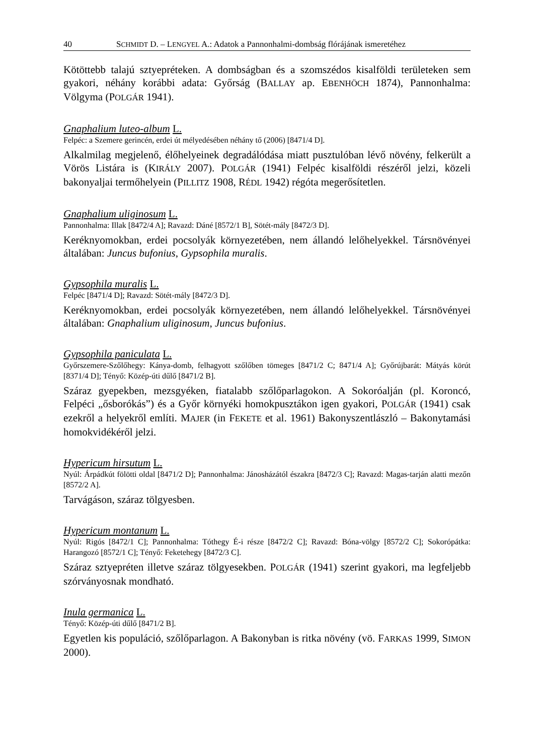40 SCHMIDT D. – LENGYEL A.: Adatok a Pannonhalmi-dombság flórájának ismeretéhez
Kötöttebb talajú sztyepréteken. A dombságban és a szomszédos kisalföldi területeken sem gyakori, néhány korábbi adata: Győrság (BALLAY ap. EBENHÖCH 1874), Pannonhalma: Völgyma (POLGÁR 1941).
Gnaphalium luteo-album L.
Felpéc: a Szemere gerincén, erdei út mélyedésében néhány tő (2006) [8471/4 D].
Alkalmilag megjelenő, élőhelyeinek degradálódása miatt pusztulóban lévő növény, felkerült a Vörös Listára is (KIRÁLY 2007). POLGÁR (1941) Felpéc kisalföldi részéről jelzi, közeli bakonyaljai termőhelyein (PILLITZ 1908, RÉDL 1942) régóta megerősítetlen.
Gnaphalium uliginosum L.
Pannonhalma: Illak [8472/4 A]; Ravazd: Dáné [8572/1 B], Sötét-mály [8472/3 D].
Keréknyomokban, erdei pocsolyák környezetében, nem állandó lelőhelyekkel. Társnövényei általában: Juncus bufonius, Gypsophila muralis.
Gypsophila muralis L.
Felpéc [8471/4 D]; Ravazd: Sötét-mály [8472/3 D].
Keréknyomokban, erdei pocsolyák környezetében, nem állandó lelőhelyekkel. Társnövényei általában: Gnaphalium uliginosum, Juncus bufonius.
Gypsophila paniculata L.
Győrszemere-Szőlőhegy: Kánya-domb, felhagyott szőlőben tömeges [8471/2 C; 8471/4 A]; Győrújbarát: Mátyás körút [8371/4 D]; Tényő: Közép-úti dűlő [8471/2 B].
Száraz gyepekben, mezsgyéken, fiatalabb szőlőparlagokon. A Sokoróalján (pl. Koroncó, Felpéci „ősborókás”) és a Győr környéki homokpusztákon igen gyakori, POLGÁR (1941) csak ezekről a helyekről említi. MAJER (in FEKETE et al. 1961) Bakonyszentlászló – Bakonytamási homokvidékéről jelzi.
Hypericum hirsutum L.
Nyúl: Árpádkút fölötti oldal [8471/2 D]; Pannonhalma: Jánosházától északra [8472/3 C]; Ravazd: Magas-tarján alatti mezőn [8572/2 A].
Tarvágáson, száraz tölgyesben.
Hypericum montanum L.
Nyúl: Rigós [8472/1 C]; Pannonhalma: Tóthegy É-i része [8472/2 C]; Ravazd: Bóna-völgy [8572/2 C]; Sokorópátka: Harangozó [8572/1 C]; Tényő: Feketehegy [8472/3 C].
Száraz sztyepréten illetve száraz tölgyesekben. POLGÁR (1941) szerint gyakori, ma legfeljebb szórványosnak mondható.
Inula germanica L.
Tényő: Közép-úti dűlő [8471/2 B].
Egyetlen kis populáció, szőlőparlagon. A Bakonyban is ritka növény (vö. FARKAS 1999, SIMON 2000).